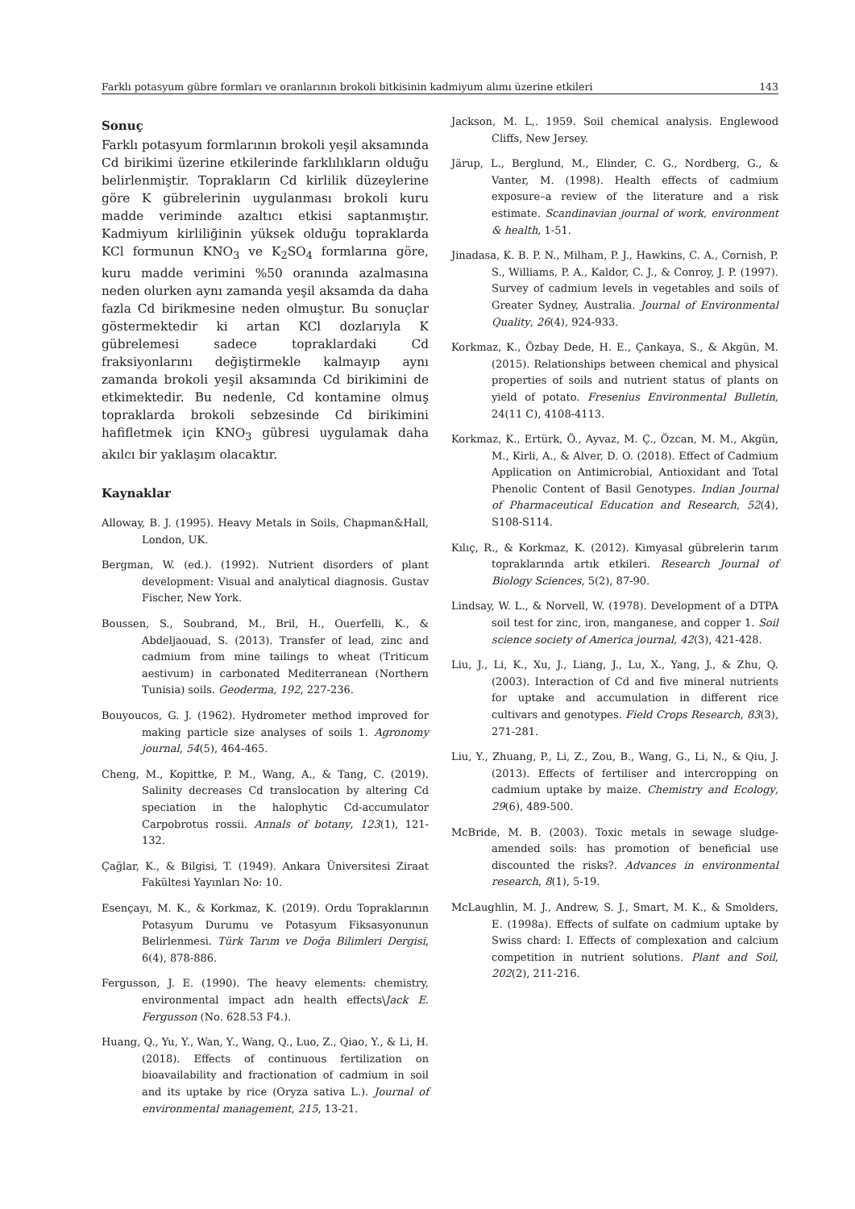Farklı potasyum gübre formları ve oranlarının brokoli bitkisinin kadmiyum alımı üzerine etkileri 143
Sonuç
Farklı potasyum formlarının brokoli yeşil aksamında Cd birikimi üzerine etkilerinde farklılıkların olduğu belirlenmiştir. Toprakların Cd kirlilik düzeylerine göre K gübrelerinin uygulanması brokoli kuru madde veriminde azaltıcı etkisi saptanmıştır. Kadmiyum kirliliğinin yüksek olduğu topraklarda KCl formunun KNO<sub>3</sub> ve K<sub>2</sub>SO<sub>4</sub> formlarına göre, kuru madde verimini %50 oranında azalmasına neden olurken aynı zamanda yeşil aksamda da daha fazla Cd birikmesine neden olmuştur. Bu sonuçlar göstermektedir ki artan KCl dozlarıyla K gübrelemesi sadece topraklardaki Cd fraksiyonlarını değiştirmekle kalmayıp aynı zamanda brokoli yeşil aksamında Cd birikimini de etkimektedir. Bu nedenle, Cd kontamine olmuş topraklarda brokoli sebzesinde Cd birikimini hafifletmek için KNO<sub>3</sub> gübresi uygulamak daha akılcı bir yaklaşım olacaktır.
Kaynaklar
Alloway, B. J. (1995). Heavy Metals in Soils, Chapman&Hall, London, UK.
Bergman, W. (ed.). (1992). Nutrient disorders of plant development: Visual and analytical diagnosis. Gustav Fischer, New York.
Boussen, S., Soubrand, M., Bril, H., Ouerfelli, K., & Abdeljaouad, S. (2013). Transfer of lead, zinc and cadmium from mine tailings to wheat (Triticum aestivum) in carbonated Mediterranean (Northern Tunisia) soils. Geoderma, 192, 227-236.
Bouyoucos, G. J. (1962). Hydrometer method improved for making particle size analyses of soils 1. Agronomy journal, 54(5), 464-465.
Cheng, M., Kopittke, P. M., Wang, A., & Tang, C. (2019). Salinity decreases Cd translocation by altering Cd speciation in the halophytic Cd-accumulator Carpobrotus rossii. Annals of botany, 123(1), 121-132.
Çağlar, K., & Bilgisi, T. (1949). Ankara Üniversitesi Ziraat Fakültesi Yayınları No: 10.
Esençayı, M. K., & Korkmaz, K. (2019). Ordu Topraklarının Potasyum Durumu ve Potasyum Fiksasyonunun Belirlenmesi. Türk Tarım ve Doğa Bilimleri Dergisi, 6(4), 878-886.
Fergusson, J. E. (1990). The heavy elements: chemistry, environmental impact adn health effects\Jack E. Fergusson (No. 628.53 F4.).
Huang, Q., Yu, Y., Wan, Y., Wang, Q., Luo, Z., Qiao, Y., & Li, H. (2018). Effects of continuous fertilization on bioavailability and fractionation of cadmium in soil and its uptake by rice (Oryza sativa L.). Journal of environmental management, 215, 13-21.
Jackson, M. L,. 1959. Soil chemical analysis. Englewood Cliffs, New Jersey.
Järup, L., Berglund, M., Elinder, C. G., Nordberg, G., & Vanter, M. (1998). Health effects of cadmium exposure–a review of the literature and a risk estimate. Scandinavian journal of work, environment & health, 1-51.
Jinadasa, K. B. P. N., Milham, P. J., Hawkins, C. A., Cornish, P. S., Williams, P. A., Kaldor, C. J., & Conroy, J. P. (1997). Survey of cadmium levels in vegetables and soils of Greater Sydney, Australia. Journal of Environmental Quality, 26(4), 924-933.
Korkmaz, K., Özbay Dede, H. E., Çankaya, S., & Akgün, M. (2015). Relationships between chemical and physical properties of soils and nutrient status of plants on yield of potato. Fresenius Environmental Bulletin, 24(11 C), 4108-4113.
Korkmaz, K., Ertürk, Ö., Ayvaz, M. Ç., Özcan, M. M., Akgün, M., Kirli, A., & Alver, D. O. (2018). Effect of Cadmium Application on Antimicrobial, Antioxidant and Total Phenolic Content of Basil Genotypes. Indian Journal of Pharmaceutical Education and Research, 52(4), S108-S114.
Kılıç, R., & Korkmaz, K. (2012). Kimyasal gübrelerin tarım topraklarında artık etkileri. Research Journal of Biology Sciences, 5(2), 87-90.
Lindsay, W. L., & Norvell, W. (1978). Development of a DTPA soil test for zinc, iron, manganese, and copper 1. Soil science society of America journal, 42(3), 421-428.
Liu, J., Li, K., Xu, J., Liang, J., Lu, X., Yang, J., & Zhu, Q. (2003). Interaction of Cd and five mineral nutrients for uptake and accumulation in different rice cultivars and genotypes. Field Crops Research, 83(3), 271-281.
Liu, Y., Zhuang, P., Li, Z., Zou, B., Wang, G., Li, N., & Qiu, J. (2013). Effects of fertiliser and intercropping on cadmium uptake by maize. Chemistry and Ecology, 29(6), 489-500.
McBride, M. B. (2003). Toxic metals in sewage sludge-amended soils: has promotion of beneficial use discounted the risks?. Advances in environmental research, 8(1), 5-19.
McLaughlin, M. J., Andrew, S. J., Smart, M. K., & Smolders, E. (1998a). Effects of sulfate on cadmium uptake by Swiss chard: I. Effects of complexation and calcium competition in nutrient solutions. Plant and Soil, 202(2), 211-216.